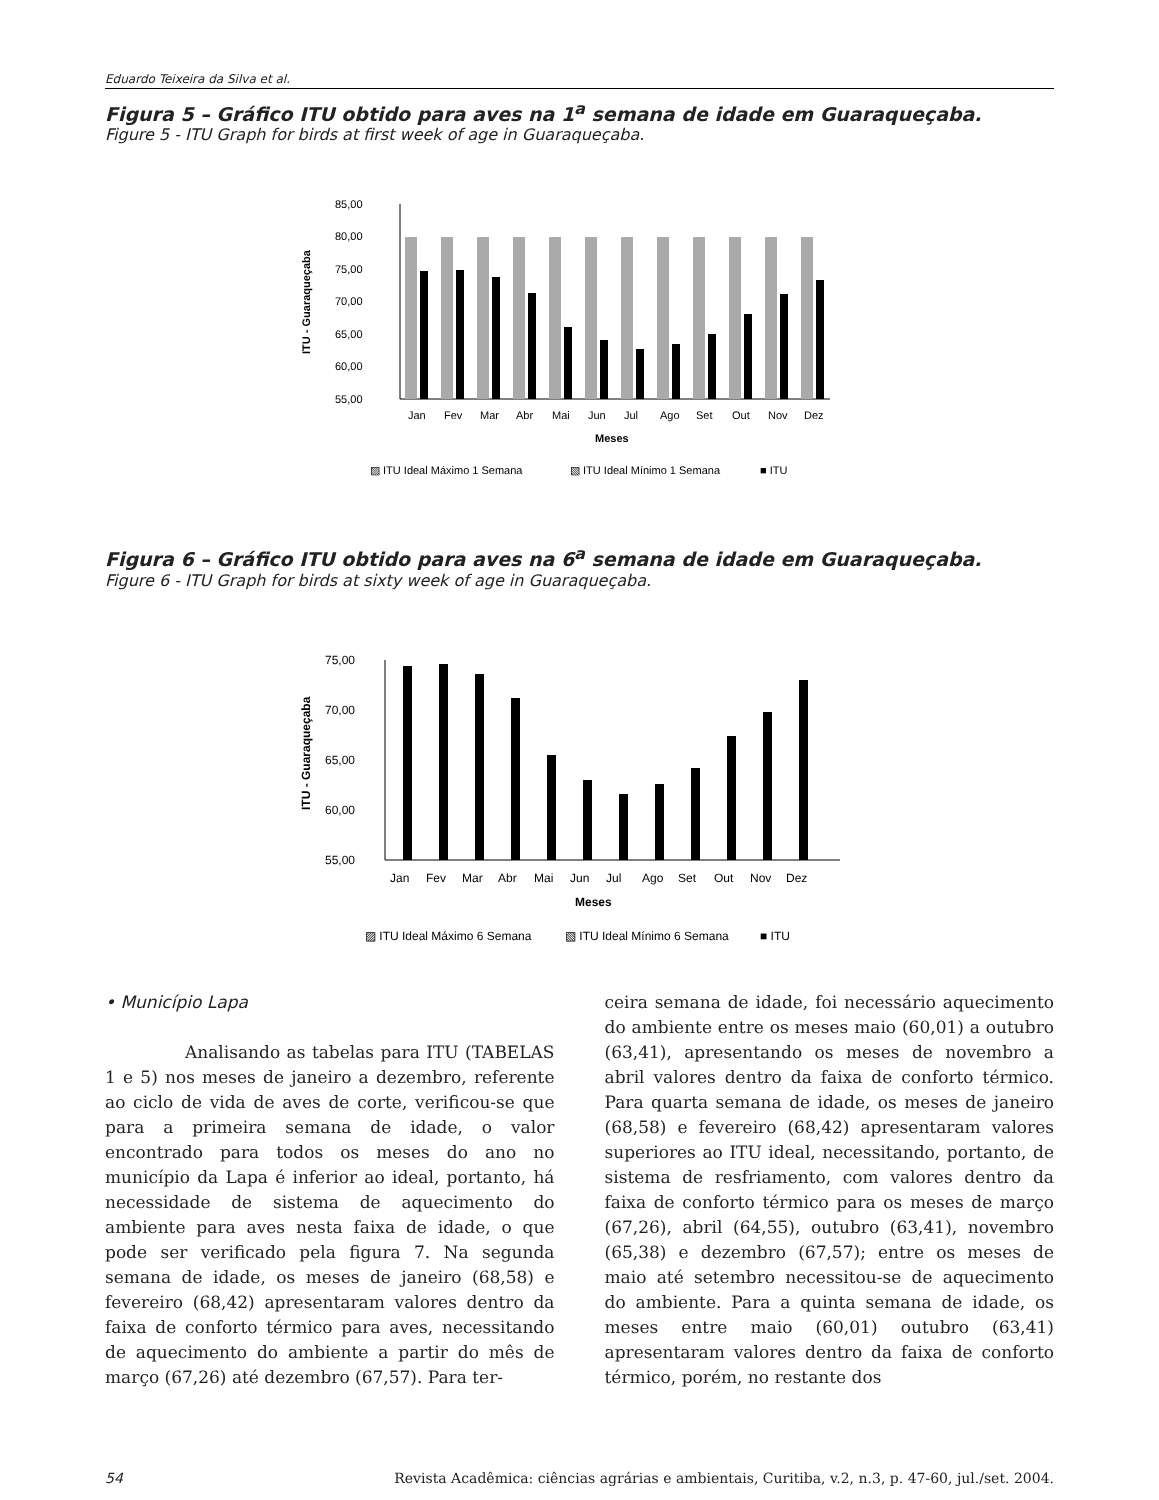Eduardo Teixeira da Silva et al.
Figura 5 – Gráfico ITU obtido para aves na 1<sup>a</sup> semana de idade em Guaraqueçaba.
Figure 5 - ITU Graph for birds at first week of age in Guaraqueçaba.
85,00
80,00
75,00
70,00
65,00
60,00
55,00
ITU - Guaraqueçaba
Jan
Fev
Mar
Abr
Mai
Jun
Jul
Ago
Set
Out
Nov
Dez
Meses
▨ ITU Ideal Máximo 1 Semana
▧ ITU Ideal Mínimo 1 Semana
■ ITU
Figura 6 – Gráfico ITU obtido para aves na 6<sup>a</sup> semana de idade em Guaraqueçaba.
Figure 6 - ITU Graph for birds at sixty week of age in Guaraqueçaba.
75,00
70,00
65,00
60,00
55,00
ITU - Guaraqueçaba
Jan
Fev
Mar
Abr
Mai
Jun
Jul
Ago
Set
Out
Nov
Dez
Meses
▨ ITU Ideal Máximo 6 Semana
▧ ITU Ideal Mínimo 6 Semana
■ ITU
• Município Lapa
Analisando as tabelas para ITU (TABELAS 1 e 5) nos meses de janeiro a dezembro, referente ao ciclo de vida de aves de corte, verificou-se que para a primeira semana de idade, o valor encontrado para todos os meses do ano no município da Lapa é inferior ao ideal, portanto, há necessidade de sistema de aquecimento do ambiente para aves nesta faixa de idade, o que pode ser verificado pela figura 7. Na segunda semana de idade, os meses de janeiro (68,58) e fevereiro (68,42) apresentaram valores dentro da faixa de conforto térmico para aves, necessitando de aquecimento do ambiente a partir do mês de março (67,26) até dezembro (67,57). Para ter-
ceira semana de idade, foi necessário aquecimento do ambiente entre os meses maio (60,01) a outubro (63,41), apresentando os meses de novembro a abril valores dentro da faixa de conforto térmico. Para quarta semana de idade, os meses de janeiro (68,58) e fevereiro (68,42) apresentaram valores superiores ao ITU ideal, necessitando, portanto, de sistema de resfriamento, com valores dentro da faixa de conforto térmico para os meses de março (67,26), abril (64,55), outubro (63,41), novembro (65,38) e dezembro (67,57); entre os meses de maio até setembro necessitou-se de aquecimento do ambiente. Para a quinta semana de idade, os meses entre maio (60,01) outubro (63,41) apresentaram valores dentro da faixa de conforto térmico, porém, no restante dos
54 Revista Acadêmica: ciências agrárias e ambientais, Curitiba, v.2, n.3, p. 47-60, jul./set. 2004.